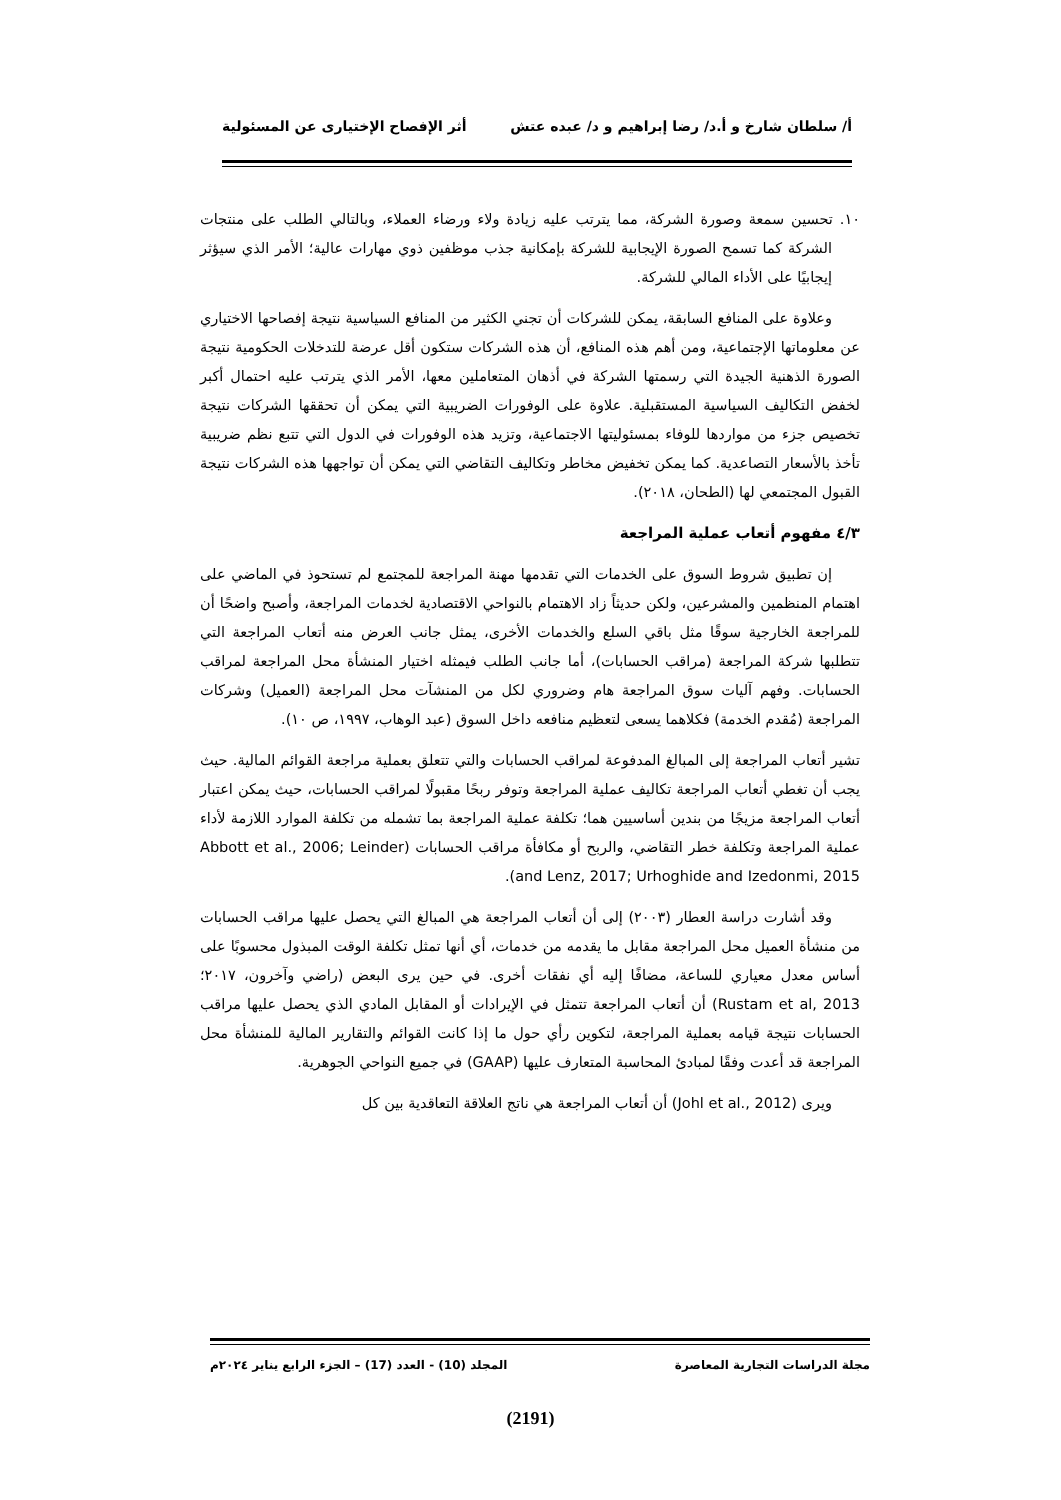أ/ سلطان شارخ و أ.د/ رضا إبراهيم و د/ عبده عتش أثر الإفصاح الإختيارى عن المسئولية
١٠. تحسين سمعة وصورة الشركة، مما يترتب عليه زيادة ولاء ورضاء العملاء، وبالتالي الطلب على منتجات الشركة كما تسمح الصورة الإيجابية للشركة بإمكانية جذب موظفين ذوي مهارات عالية؛ الأمر الذي سيؤثر إيجابيًا على الأداء المالي للشركة.
وعلاوة على المنافع السابقة، يمكن للشركات أن تجني الكثير من المنافع السياسية نتيجة إفصاحها الاختياري عن معلوماتها الإجتماعية، ومن أهم هذه المنافع، أن هذه الشركات ستكون أقل عرضة للتدخلات الحكومية نتيجة الصورة الذهنية الجيدة التي رسمتها الشركة في أذهان المتعاملين معها، الأمر الذي يترتب عليه احتمال أكبر لخفض التكاليف السياسية المستقبلية. علاوة على الوفورات الضريبية التي يمكن أن تحققها الشركات نتيجة تخصيص جزء من مواردها للوفاء بمسئوليتها الاجتماعية، وتزيد هذه الوفورات في الدول التي تتبع نظم ضريبية تأخذ بالأسعار التصاعدية. كما يمكن تخفيض مخاطر وتكاليف التقاضي التي يمكن أن تواجهها هذه الشركات نتيجة القبول المجتمعي لها (الطحان، ٢٠١٨).
٤/٣ مفهوم أتعاب عملية المراجعة
إن تطبيق شروط السوق على الخدمات التي تقدمها مهنة المراجعة للمجتمع لم تستحوذ في الماضي على اهتمام المنظمين والمشرعين، ولكن حديثاً زاد الاهتمام بالنواحي الاقتصادية لخدمات المراجعة، وأصبح واضحًا أن للمراجعة الخارجية سوقًا مثل باقي السلع والخدمات الأخرى، يمثل جانب العرض منه أتعاب المراجعة التي تتطلبها شركة المراجعة (مراقب الحسابات)، أما جانب الطلب فيمثله اختيار المنشأة محل المراجعة لمراقب الحسابات. وفهم آليات سوق المراجعة هام وضروري لكل من المنشآت محل المراجعة (العميل) وشركات المراجعة (مُقدم الخدمة) فكلاهما يسعى لتعظيم منافعه داخل السوق (عبد الوهاب، ١٩٩٧، ص ١٠).
تشير أتعاب المراجعة إلى المبالغ المدفوعة لمراقب الحسابات والتي تتعلق بعملية مراجعة القوائم المالية. حيث يجب أن تغطي أتعاب المراجعة تكاليف عملية المراجعة وتوفر ربحًا مقبولًا لمراقب الحسابات، حيث يمكن اعتبار أتعاب المراجعة مزيجًا من بندين أساسيين هما؛ تكلفة عملية المراجعة بما تشمله من تكلفة الموارد اللازمة لأداء عملية المراجعة وتكلفة خطر التقاضي، والربح أو مكافأة مراقب الحسابات (Abbott et al., 2006; Leinder and Lenz, 2017; Urhoghide and Izedonmi, 2015).
وقد أشارت دراسة العطار (٢٠٠٣) إلى أن أتعاب المراجعة هي المبالغ التي يحصل عليها مراقب الحسابات من منشأة العميل محل المراجعة مقابل ما يقدمه من خدمات، أي أنها تمثل تكلفة الوقت المبذول محسوبًا على أساس معدل معياري للساعة، مضافًا إليه أي نفقات أخرى. في حين يرى البعض (راضي وآخرون، ٢٠١٧؛ Rustam et al, 2013) أن أتعاب المراجعة تتمثل في الإيرادات أو المقابل المادي الذي يحصل عليها مراقب الحسابات نتيجة قيامه بعملية المراجعة، لتكوين رأي حول ما إذا كانت القوائم والتقارير المالية للمنشأة محل المراجعة قد أعدت وفقًا لمبادئ المحاسبة المتعارف عليها (GAAP) في جميع النواحي الجوهرية.
ويرى (Johl et al., 2012) أن أتعاب المراجعة هي ناتج العلاقة التعاقدية بين كل
مجلة الدراسات التجارية المعاصرة المجلد (10) - العدد (17) – الجزء الرابع يناير ٢٠٢٤م
(2191)